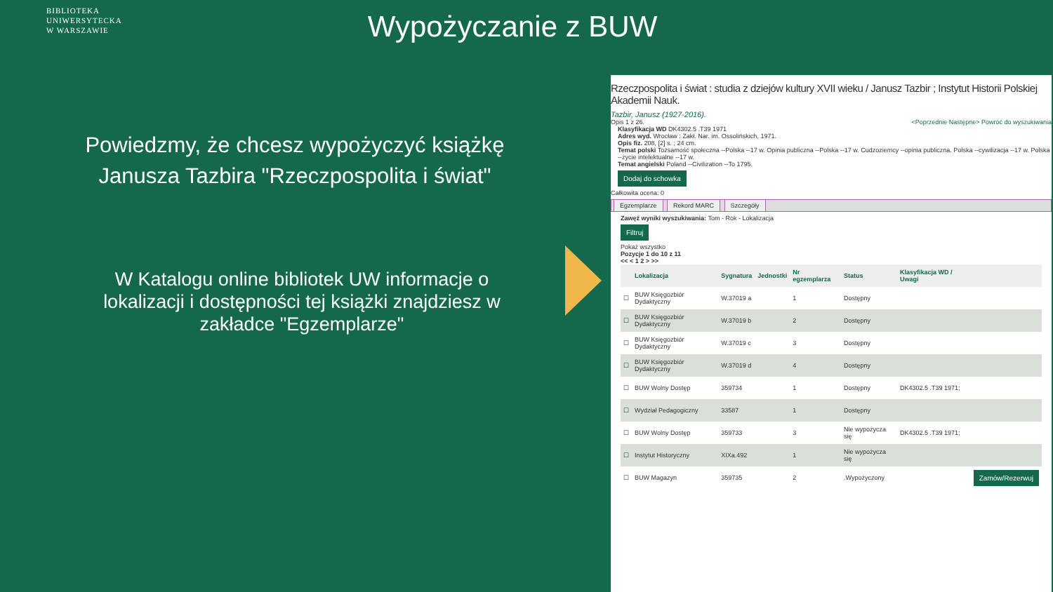BIBLIOTEKA
UNIWERSYTECKA
W WARSZAWIE
Wypożyczanie z BUW
Powiedzmy, że chcesz wypożyczyć książkę Janusza Tazbira "Rzeczpospolita i świat"
W Katalogu online bibliotek UW informacje o lokalizacji i dostępności tej książki znajdziesz w zakładce "Egzemplarze"
Rzeczpospolita i świat : studia z dziejów kultury XVII wieku / Janusz Tazbir ; Instytut Historii Polskiej Akademii Nauk.
Tazbir, Janusz (1927-2016).
<Poprzednie Następne> Powróć do wyszukiwania Opis 1 z 26.
Klasyfikacja WD DK4302.5 .T39 1971
Adres wyd. Wrocław : Zakł. Nar. im. Ossolińskich, 1971.
Opis fiz. 208, [2] s. ; 24 cm.
Temat polski Tożsamość społeczna --Polska --17 w. Opinia publiczna --Polska --17 w. Cudzoziemcy --opinia publiczna. Polska --cywilizacja --17 w. Polska --życie intelektualne --17 w.
Temat angielski Poland --Civilization --To 1795.
Dodaj do schowka
Całkowita ocena: 0
Egzemplarze Rekord MARC Szczegóły
Zawęź wyniki wyszukiwania: Tom - Rok - Lokalizacja
Filtruj
Pokaż wszystko
Pozycje 1 do 10 z 11
<< < 1 2 > >>
| | Lokalizacja | Sygnatura | Jednostki | Nr egzemplarza | Status | Klasyfikacja WD / Uwagi | |
| --- | --- | --- | --- | --- | --- | --- | --- |
| ☐ | BUW Księgozbiór Dydaktyczny | W.37019 a | | 1 | Dostępny | | |
| ☐ | BUW Księgozbiór Dydaktyczny | W.37019 b | | 2 | Dostępny | | |
| ☐ | BUW Księgozbiór Dydaktyczny | W.37019 c | | 3 | Dostępny | | |
| ☐ | BUW Księgozbiór Dydaktyczny | W.37019 d | | 4 | Dostępny | | |
| ☐ | BUW Wolny Dostęp | 359734 | | 1 | Dostępny | DK4302.5 .T39 1971; | |
| ☐ | Wydział Pedagogiczny | 33587 | | 1 | Dostępny | | |
| ☐ | BUW Wolny Dostęp | 359733 | | 3 | Nie wypożycza się | DK4302.5 .T39 1971; | |
| ☐ | Instytut Historyczny | XIXa.492 | | 1 | Nie wypożycza się | | |
| ☐ | BUW Magazyn | 359735 | | 2 | .Wypożyczony | | Zamów/Rezerwuj |